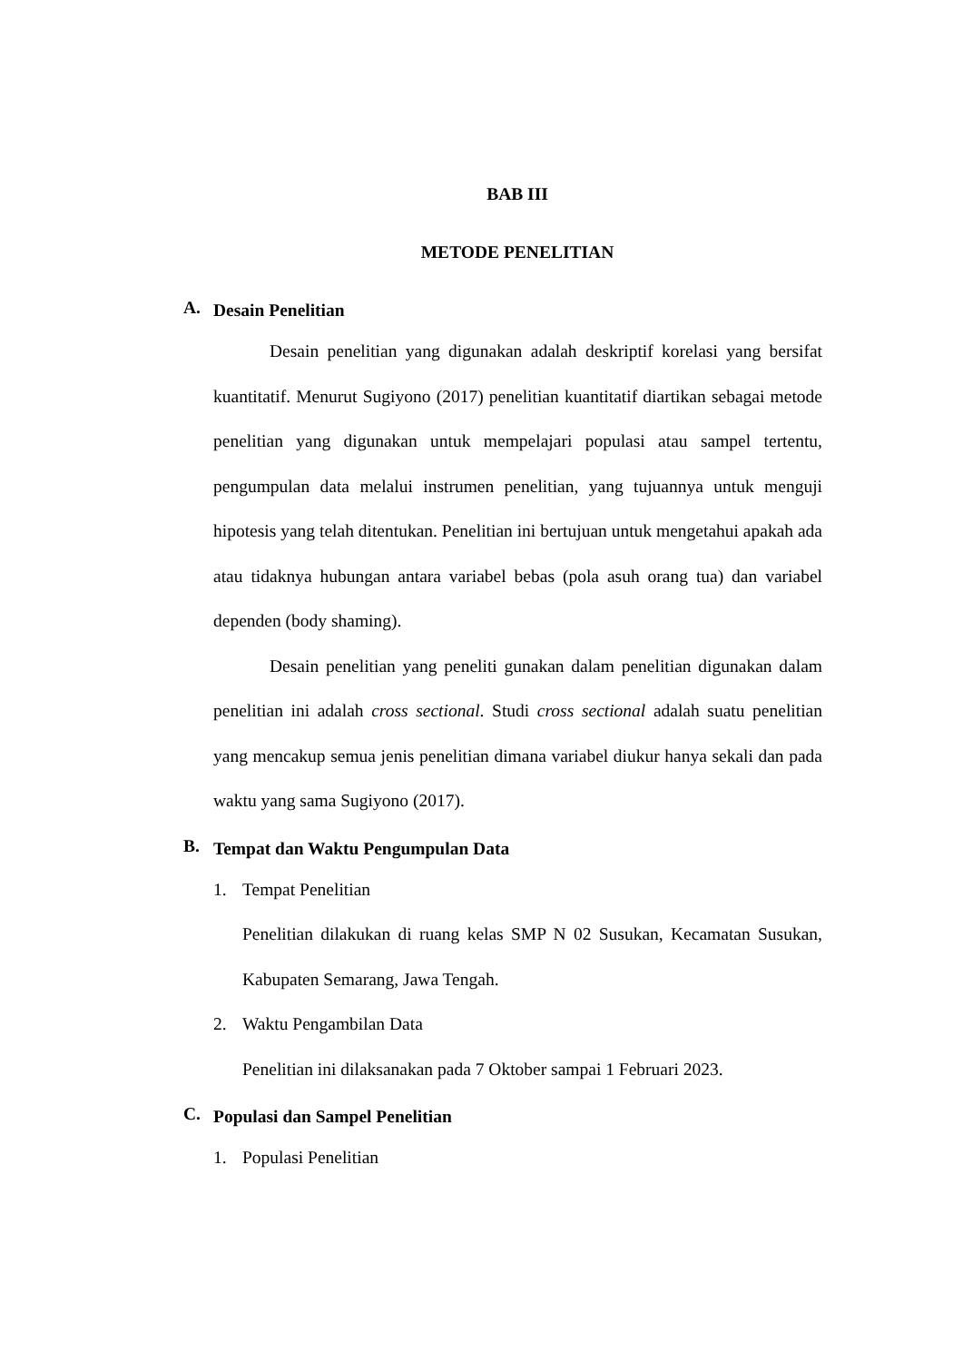BAB III
METODE PENELITIAN
A.
Desain Penelitian
Desain penelitian yang digunakan adalah deskriptif korelasi yang bersifat kuantitatif. Menurut Sugiyono (2017) penelitian kuantitatif diartikan sebagai metode penelitian yang digunakan untuk mempelajari populasi atau sampel tertentu, pengumpulan data melalui instrumen penelitian, yang tujuannya untuk menguji hipotesis yang telah ditentukan. Penelitian ini bertujuan untuk mengetahui apakah ada atau tidaknya hubungan antara variabel bebas (pola asuh orang tua) dan variabel dependen (body shaming).
Desain penelitian yang peneliti gunakan dalam penelitian digunakan dalam penelitian ini adalah cross sectional. Studi cross sectional adalah suatu penelitian yang mencakup semua jenis penelitian dimana variabel diukur hanya sekali dan pada waktu yang sama Sugiyono (2017).
B.
Tempat dan Waktu Pengumpulan Data
1. Tempat Penelitian
Penelitian dilakukan di ruang kelas SMP N 02 Susukan, Kecamatan Susukan, Kabupaten Semarang, Jawa Tengah.
2. Waktu Pengambilan Data
Penelitian ini dilaksanakan pada 7 Oktober sampai 1 Februari 2023.
C.
Populasi dan Sampel Penelitian
1. Populasi Penelitian